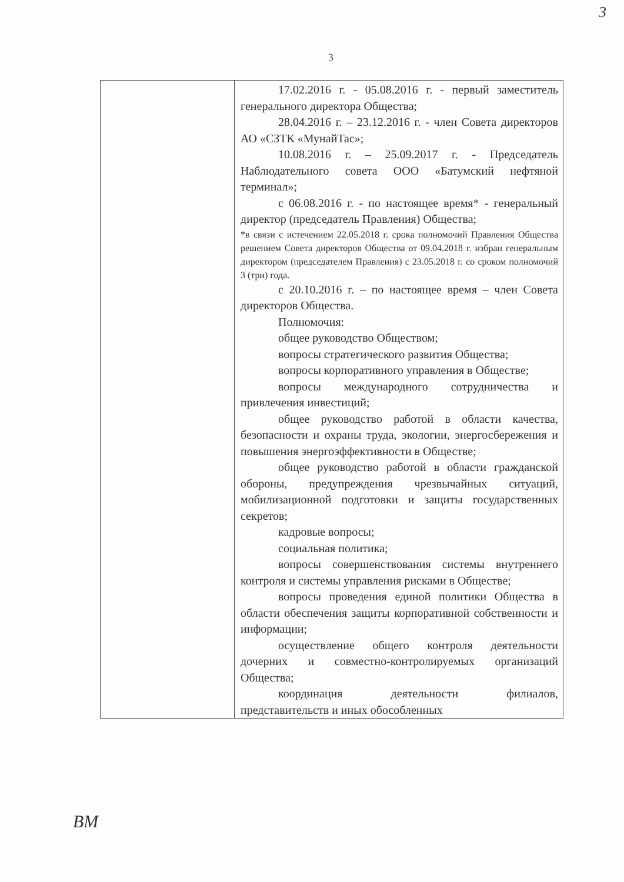3
3
| | 17.02.2016 г. - 05.08.2016 г. - первый заместитель генерального директора Общества; 28.04.2016 г. – 23.12.2016 г. - член Совета директоров АО «СЗТК «МунайТас»; 10.08.2016 г. – 25.09.2017 г. - Председатель Наблюдательного совета ООО «Батумский нефтяной терминал»; с 06.08.2016 г. - по настоящее время* - генеральный директор (председатель Правления) Общества; *в связи с истечением 22.05.2018 г. срока полномочий Правления Общества решением Совета директоров Общества от 09.04.2018 г. избран генеральным директором (председателем Правления) с 23.05.2018 г. со сроком полномочий 3 (три) года. с 20.10.2016 г. – по настоящее время – член Совета директоров Общества. Полномочия: общее руководство Обществом; вопросы стратегического развития Общества; вопросы корпоративного управления в Обществе; вопросы международного сотрудничества и привлечения инвестиций; общее руководство работой в области качества, безопасности и охраны труда, экологии, энергосбережения и повышения энергоэффективности в Обществе; общее руководство работой в области гражданской обороны, предупреждения чрезвычайных ситуаций, мобилизационной подготовки и защиты государственных секретов; кадровые вопросы; социальная политика; вопросы совершенствования системы внутреннего контроля и системы управления рисками в Обществе; вопросы проведения единой политики Общества в области обеспечения защиты корпоративной собственности и информации; осуществление общего контроля деятельности дочерних и совместно-контролируемых организаций Общества; координация деятельности филиалов, представительств и иных обособленных |
ВМ